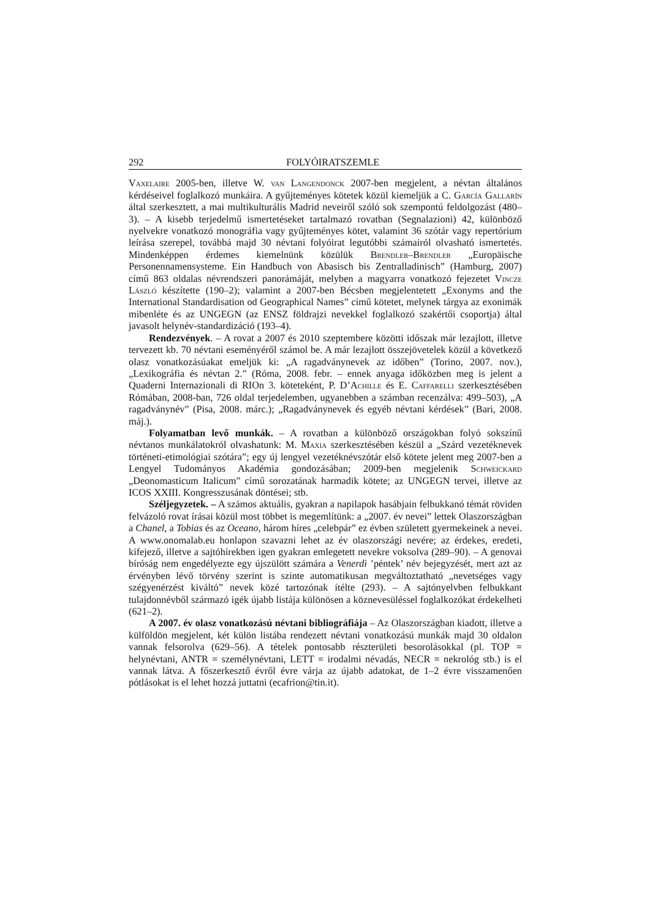292 FOLYÓIRATSZEMLE
Vaxelaire 2005-ben, illetve W. van Langendonck 2007-ben megjelent, a névtan általános kérdéseivel foglalkozó munkáira. A gyűjteményes kötetek közül kiemeljük a C. García Gallarín által szerkesztett, a mai multikulturális Madrid neveiről szóló sok szempontú feldolgozást (480–3). – A kisebb terjedelmű ismertetéseket tartalmazó rovatban (Segnalazioni) 42, különböző nyelvekre vonatkozó monográfia vagy gyűjteményes kötet, valamint 36 szótár vagy repertórium leírása szerepel, továbbá majd 30 névtani folyóirat legutóbbi számairól olvasható ismertetés. Mindenképpen érdemes kiemelnünk közülük Brendler–Brendler „Europäische Personennamensysteme. Ein Handbuch von Abasisch bis Zentralladinisch” (Hamburg, 2007) című 863 oldalas névrendszeri panorámáját, melyben a magyarra vonatkozó fejezetet Vincze László készítette (190–2); valamint a 2007-ben Bécsben megjelentetett „Exonyms and the International Standardisation od Geographical Names” című kötetet, melynek tárgya az exonimák mibenléte és az UNGEGN (az ENSZ földrajzi nevekkel foglalkozó szakértői csoportja) által javasolt helynév-standardizáció (193–4).
Rendezvények. – A rovat a 2007 és 2010 szeptembere közötti időszak már lezajlott, illetve tervezett kb. 70 névtani eseményéről számol be. A már lezajlott összejövetelek közül a következő olasz vonatkozásúakat emeljük ki: „A ragadványnevek az időben” (Torino, 2007. nov.), „Lexikográfia és névtan 2.” (Róma, 2008. febr. – ennek anyaga időközben meg is jelent a Quaderni Internazionali di RIOn 3. köteteként, P. D’Achille és E. Caffarelli szerkesztésében Rómában, 2008-ban, 726 oldal terjedelemben, ugyanebben a számban recenzálva: 499–503), „A ragadványnév” (Pisa, 2008. márc.); „Ragadványnevek és egyéb névtani kérdések” (Bari, 2008. máj.).
Folyamatban levő munkák. – A rovatban a különböző országokban folyó sokszínű névtanos munkálatokról olvashatunk: M. Maxia szerkesztésében készül a „Szárd vezetéknevek történeti-etimológiai szótára”; egy új lengyel vezetéknévszótár első kötete jelent meg 2007-ben a Lengyel Tudományos Akadémia gondozásában; 2009-ben megjelenik Schweickard „Deonomasticum Italicum” című sorozatának harmadik kötete; az UNGEGN tervei, illetve az ICOS XXIII. Kongresszusának döntései; stb.
Széljegyzetek. – A számos aktuális, gyakran a napilapok hasábjain felbukkanó témát röviden felvázoló rovat írásai közül most többet is megemlítünk: a „2007. év nevei” lettek Olaszországban a Chanel, a Tobias és az Oceano, három híres „celebpár” ez évben született gyermekeinek a nevei. A www.onomalab.eu honlapon szavazni lehet az év olaszországi nevére; az érdekes, eredeti, kifejező, illetve a sajtóhírekben igen gyakran emlegetett nevekre voksolva (289–90). – A genovai bíróság nem engedélyezte egy újszülött számára a Venerdì ’péntek’ név bejegyzését, mert azt az érvényben lévő törvény szerint is szinte automatikusan megváltoztatható „nevetséges vagy szégyenérzést kiváltó” nevek közé tartozónak ítélte (293). – A sajtónyelvben felbukkant tulajdonnévből származó igék újabb listája különösen a köznevesüléssel foglalkozókat érdekelheti (621–2).
A 2007. év olasz vonatkozású névtani bibliográfiája – Az Olaszországban kiadott, illetve a külföldön megjelent, két külön listába rendezett névtani vonatkozású munkák majd 30 oldalon vannak felsorolva (629–56). A tételek pontosabb részterületi besorolásokkal (pl. TOP = helynévtani, ANTR = személynévtani, LETT = irodalmi névadás, NECR = nekrológ stb.) is el vannak látva. A főszerkesztő évről évre várja az újabb adatokat, de 1–2 évre visszamenően pótlásokat is el lehet hozzá juttatni (ecafrion@tin.it).